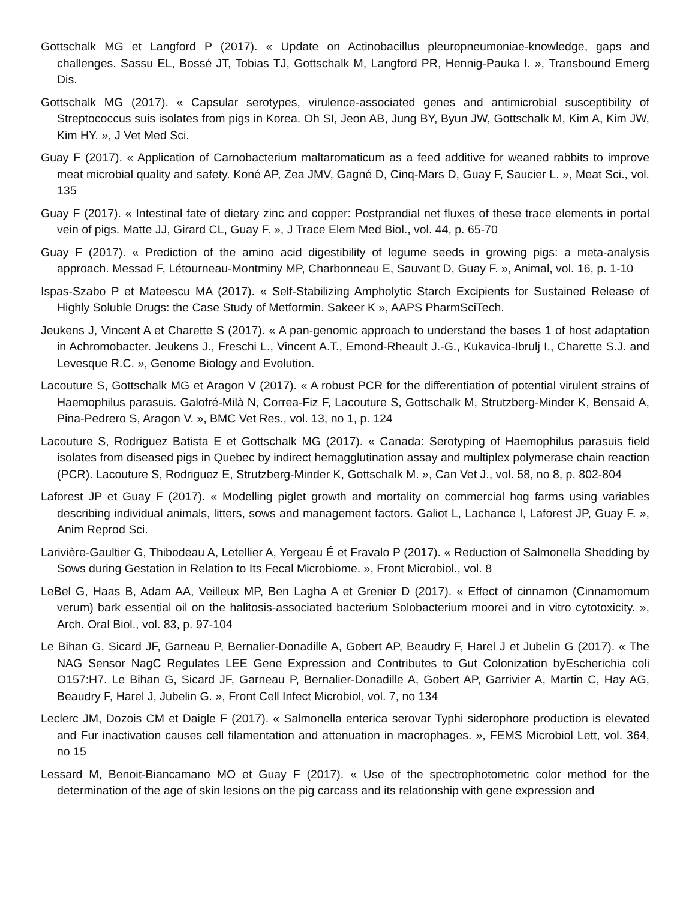Gottschalk MG et Langford P (2017). « Update on Actinobacillus pleuropneumoniae-knowledge, gaps and challenges. Sassu EL, Bossé JT, Tobias TJ, Gottschalk M, Langford PR, Hennig-Pauka I. », Transbound Emerg Dis.
Gottschalk MG (2017). « Capsular serotypes, virulence-associated genes and antimicrobial susceptibility of Streptococcus suis isolates from pigs in Korea. Oh SI, Jeon AB, Jung BY, Byun JW, Gottschalk M, Kim A, Kim JW, Kim HY. », J Vet Med Sci.
Guay F (2017). « Application of Carnobacterium maltaromaticum as a feed additive for weaned rabbits to improve meat microbial quality and safety. Koné AP, Zea JMV, Gagné D, Cinq-Mars D, Guay F, Saucier L. », Meat Sci., vol. 135
Guay F (2017). « Intestinal fate of dietary zinc and copper: Postprandial net fluxes of these trace elements in portal vein of pigs. Matte JJ, Girard CL, Guay F. », J Trace Elem Med Biol., vol. 44, p. 65-70
Guay F (2017). « Prediction of the amino acid digestibility of legume seeds in growing pigs: a meta-analysis approach. Messad F, Létourneau-Montminy MP, Charbonneau E, Sauvant D, Guay F. », Animal, vol. 16, p. 1-10
Ispas-Szabo P et Mateescu MA (2017). « Self-Stabilizing Ampholytic Starch Excipients for Sustained Release of Highly Soluble Drugs: the Case Study of Metformin. Sakeer K », AAPS PharmSciTech.
Jeukens J, Vincent A et Charette S (2017). « A pan-genomic approach to understand the bases 1 of host adaptation in Achromobacter. Jeukens J., Freschi L., Vincent A.T., Emond-Rheault J.-G., Kukavica-Ibrulj I., Charette S.J. and Levesque R.C. », Genome Biology and Evolution.
Lacouture S, Gottschalk MG et Aragon V (2017). « A robust PCR for the differentiation of potential virulent strains of Haemophilus parasuis. Galofré-Milà N, Correa-Fiz F, Lacouture S, Gottschalk M, Strutzberg-Minder K, Bensaid A, Pina-Pedrero S, Aragon V. », BMC Vet Res., vol. 13, no 1, p. 124
Lacouture S, Rodriguez Batista E et Gottschalk MG (2017). « Canada: Serotyping of Haemophilus parasuis field isolates from diseased pigs in Quebec by indirect hemagglutination assay and multiplex polymerase chain reaction (PCR). Lacouture S, Rodriguez E, Strutzberg-Minder K, Gottschalk M. », Can Vet J., vol. 58, no 8, p. 802-804
Laforest JP et Guay F (2017). « Modelling piglet growth and mortality on commercial hog farms using variables describing individual animals, litters, sows and management factors. Galiot L, Lachance I, Laforest JP, Guay F. », Anim Reprod Sci.
Larivière-Gaultier G, Thibodeau A, Letellier A, Yergeau É et Fravalo P (2017). « Reduction of Salmonella Shedding by Sows during Gestation in Relation to Its Fecal Microbiome. », Front Microbiol., vol. 8
LeBel G, Haas B, Adam AA, Veilleux MP, Ben Lagha A et Grenier D (2017). « Effect of cinnamon (Cinnamomum verum) bark essential oil on the halitosis-associated bacterium Solobacterium moorei and in vitro cytotoxicity. », Arch. Oral Biol., vol. 83, p. 97-104
Le Bihan G, Sicard JF, Garneau P, Bernalier-Donadille A, Gobert AP, Beaudry F, Harel J et Jubelin G (2017). « The NAG Sensor NagC Regulates LEE Gene Expression and Contributes to Gut Colonization byEscherichia coli O157:H7. Le Bihan G, Sicard JF, Garneau P, Bernalier-Donadille A, Gobert AP, Garrivier A, Martin C, Hay AG, Beaudry F, Harel J, Jubelin G. », Front Cell Infect Microbiol, vol. 7, no 134
Leclerc JM, Dozois CM et Daigle F (2017). « Salmonella enterica serovar Typhi siderophore production is elevated and Fur inactivation causes cell filamentation and attenuation in macrophages. », FEMS Microbiol Lett, vol. 364, no 15
Lessard M, Benoit-Biancamano MO et Guay F (2017). « Use of the spectrophotometric color method for the determination of the age of skin lesions on the pig carcass and its relationship with gene expression and